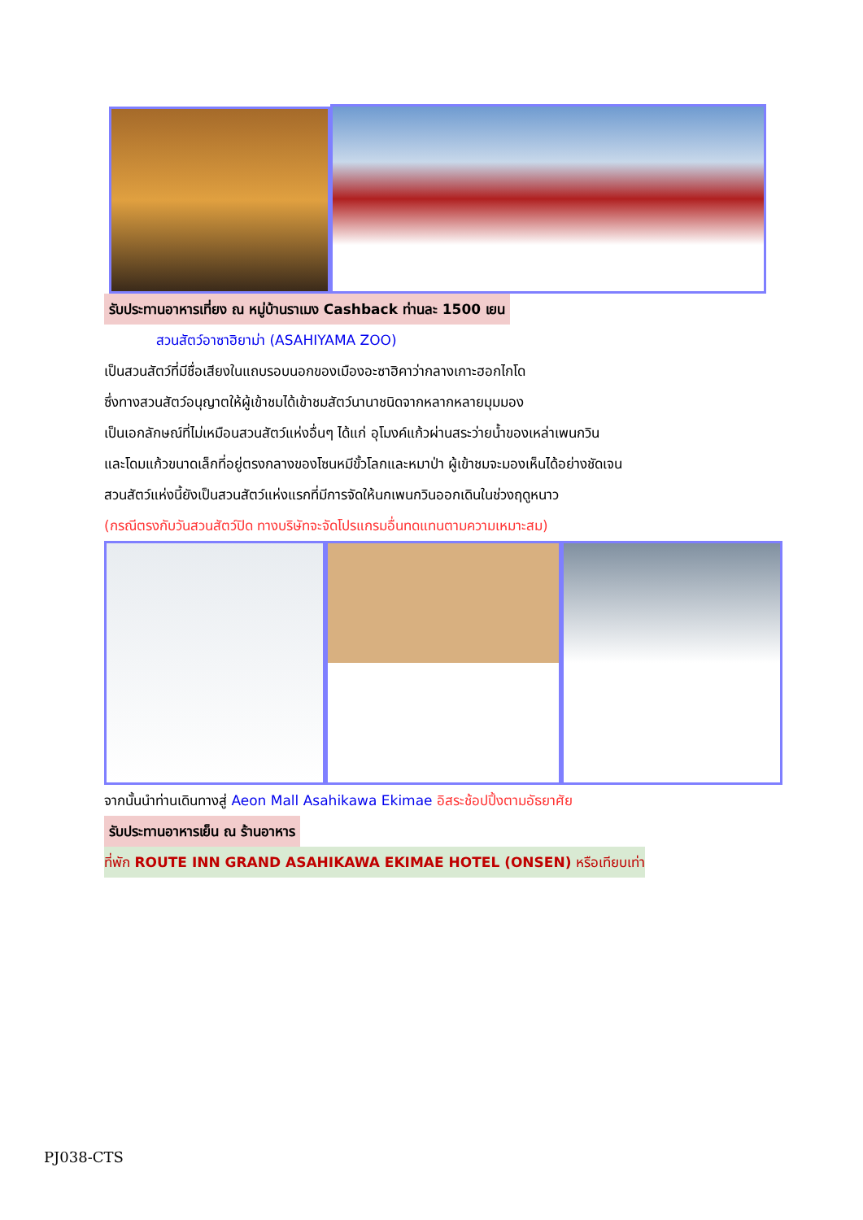รับประทานอาหารเที่ยง ณ หมู่บ้านราเมง Cashback ท่านละ 1500 เยน
สวนสัตว์อาซาฮิยาม่า (ASAHIYAMA ZOO)
เป็นสวนสัตว์ที่มีชื่อเสียงในแถบรอบนอกของเมืองอะซาฮิคาว่ากลางเกาะฮอกไกโด
ซึ่งทางสวนสัตว์อนุญาตให้ผู้เข้าชมได้เข้าชมสัตว์นานาชนิดจากหลากหลายมุมมอง
เป็นเอกลักษณ์ที่ไม่เหมือนสวนสัตว์แห่งอื่นๆ ได้แก่ อุโมงค์แก้วผ่านสระว่ายน้ำของเหล่าเพนกวิน
และโดมแก้วขนาดเล็กที่อยู่ตรงกลางของโซนหมีขั้วโลกและหมาป่า ผู้เข้าชมจะมองเห็นได้อย่างชัดเจน
สวนสัตว์แห่งนี้ยังเป็นสวนสัตว์แห่งแรกที่มีการจัดให้นกเพนกวินออกเดินในช่วงฤดูหนาว
(กรณีตรงกับวันสวนสัตว์ปิด ทางบริษัทจะจัดโปรแกรมอื่นทดแทนตามความเหมาะสม)
จากนั้นนำท่านเดินทางสู่ Aeon Mall Asahikawa Ekimae อิสระช้อปปิ้งตามอัธยาศัย
รับประทานอาหารเย็น ณ ร้านอาหาร
ที่พัก ROUTE INN GRAND ASAHIKAWA EKIMAE HOTEL (ONSEN) หรือเทียบเท่า
PJ038-CTS